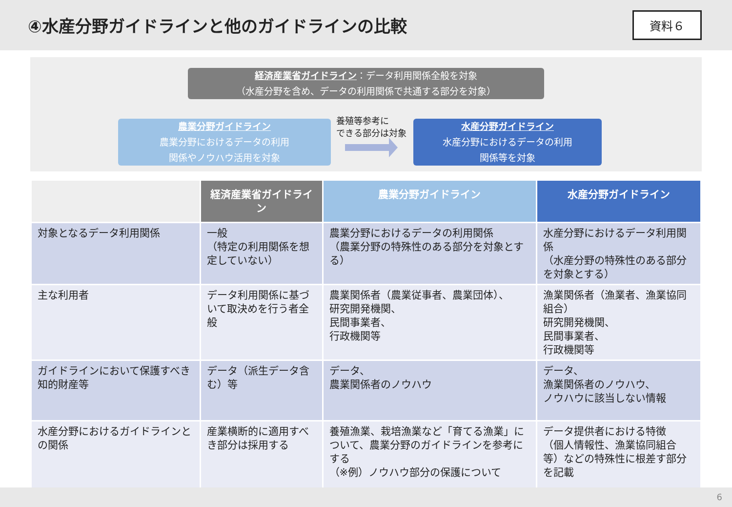④水産分野ガイドラインと他のガイドラインの比較
資料６
経済産業省ガイドライン：データ利用関係全般を対象
（水産分野を含め、データの利用関係で共通する部分を対象）
農業分野ガイドライン
農業分野におけるデータの利用
関係やノウハウ活用を対象
養殖等参考に
できる部分は対象
水産分野ガイドライン
水産分野におけるデータの利用
関係等を対象
| | 経済産業省ガイドライン | 農業分野ガイドライン | 水産分野ガイドライン |
| 対象となるデータ利用関係 | 一般 （特定の利用関係を想定していない） | 農業分野におけるデータの利用関係 （農業分野の特殊性のある部分を対象とする） | 水産分野におけるデータ利用関係 （水産分野の特殊性のある部分を対象とする） |
| 主な利用者 | データ利用関係に基づいて取決めを行う者全般 | 農業関係者（農業従事者、農業団体）、 研究開発機関、 民間事業者、 行政機関等 | 漁業関係者（漁業者、漁業協同組合） 研究開発機関、 民間事業者、 行政機関等 |
| ガイドラインにおいて保護すべき知的財産等 | データ（派生データ含む）等 | データ、 農業関係者のノウハウ | データ、 漁業関係者のノウハウ、 ノウハウに該当しない情報 |
| 水産分野におけるガイドラインとの関係 | 産業横断的に適用すべき部分は採用する | 養殖漁業、栽培漁業など「育てる漁業」について、農業分野のガイドラインを参考にする （※例）ノウハウ部分の保護について | データ提供者における特徴 （個人情報性、漁業協同組合等）などの特殊性に根差す部分を記載 |
6